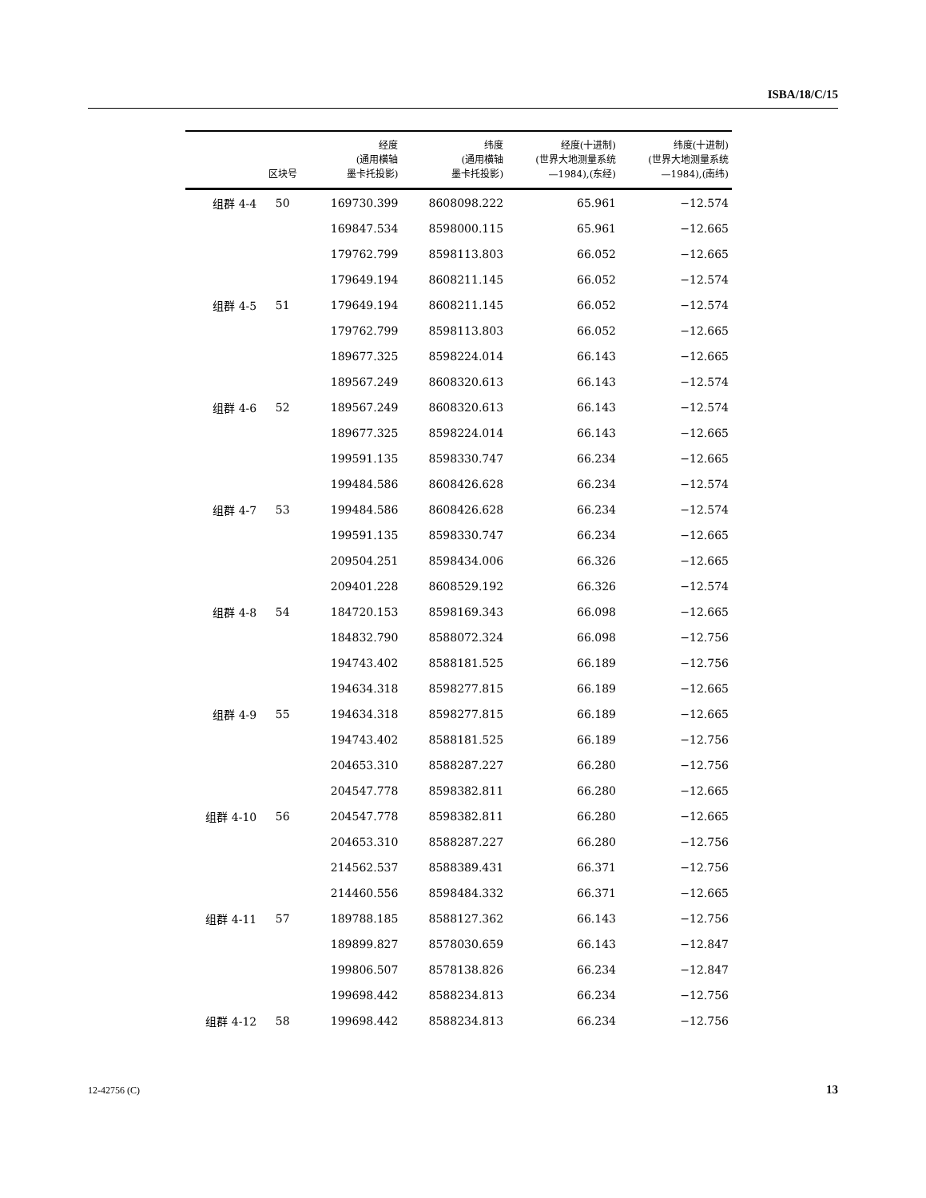ISBA/18/C/15
| | 区块号 | 经度 (通用横轴 墨卡托投影) | 纬度 (通用横轴 墨卡托投影) | 经度(十进制) (世界大地测量系统 —1984),(东经) | 纬度(十进制) (世界大地测量系统 —1984),(南纬) |
| --- | --- | --- | --- | --- | --- |
| 组群 4-4 | 50 | 169730.399 | 8608098.222 | 65.961 | −12.574 |
| | | 169847.534 | 8598000.115 | 65.961 | −12.665 |
| | | 179762.799 | 8598113.803 | 66.052 | −12.665 |
| | | 179649.194 | 8608211.145 | 66.052 | −12.574 |
| 组群 4-5 | 51 | 179649.194 | 8608211.145 | 66.052 | −12.574 |
| | | 179762.799 | 8598113.803 | 66.052 | −12.665 |
| | | 189677.325 | 8598224.014 | 66.143 | −12.665 |
| | | 189567.249 | 8608320.613 | 66.143 | −12.574 |
| 组群 4-6 | 52 | 189567.249 | 8608320.613 | 66.143 | −12.574 |
| | | 189677.325 | 8598224.014 | 66.143 | −12.665 |
| | | 199591.135 | 8598330.747 | 66.234 | −12.665 |
| | | 199484.586 | 8608426.628 | 66.234 | −12.574 |
| 组群 4-7 | 53 | 199484.586 | 8608426.628 | 66.234 | −12.574 |
| | | 199591.135 | 8598330.747 | 66.234 | −12.665 |
| | | 209504.251 | 8598434.006 | 66.326 | −12.665 |
| | | 209401.228 | 8608529.192 | 66.326 | −12.574 |
| 组群 4-8 | 54 | 184720.153 | 8598169.343 | 66.098 | −12.665 |
| | | 184832.790 | 8588072.324 | 66.098 | −12.756 |
| | | 194743.402 | 8588181.525 | 66.189 | −12.756 |
| | | 194634.318 | 8598277.815 | 66.189 | −12.665 |
| 组群 4-9 | 55 | 194634.318 | 8598277.815 | 66.189 | −12.665 |
| | | 194743.402 | 8588181.525 | 66.189 | −12.756 |
| | | 204653.310 | 8588287.227 | 66.280 | −12.756 |
| | | 204547.778 | 8598382.811 | 66.280 | −12.665 |
| 组群 4-10 | 56 | 204547.778 | 8598382.811 | 66.280 | −12.665 |
| | | 204653.310 | 8588287.227 | 66.280 | −12.756 |
| | | 214562.537 | 8588389.431 | 66.371 | −12.756 |
| | | 214460.556 | 8598484.332 | 66.371 | −12.665 |
| 组群 4-11 | 57 | 189788.185 | 8588127.362 | 66.143 | −12.756 |
| | | 189899.827 | 8578030.659 | 66.143 | −12.847 |
| | | 199806.507 | 8578138.826 | 66.234 | −12.847 |
| | | 199698.442 | 8588234.813 | 66.234 | −12.756 |
| 组群 4-12 | 58 | 199698.442 | 8588234.813 | 66.234 | −12.756 |
12-42756 (C) 13